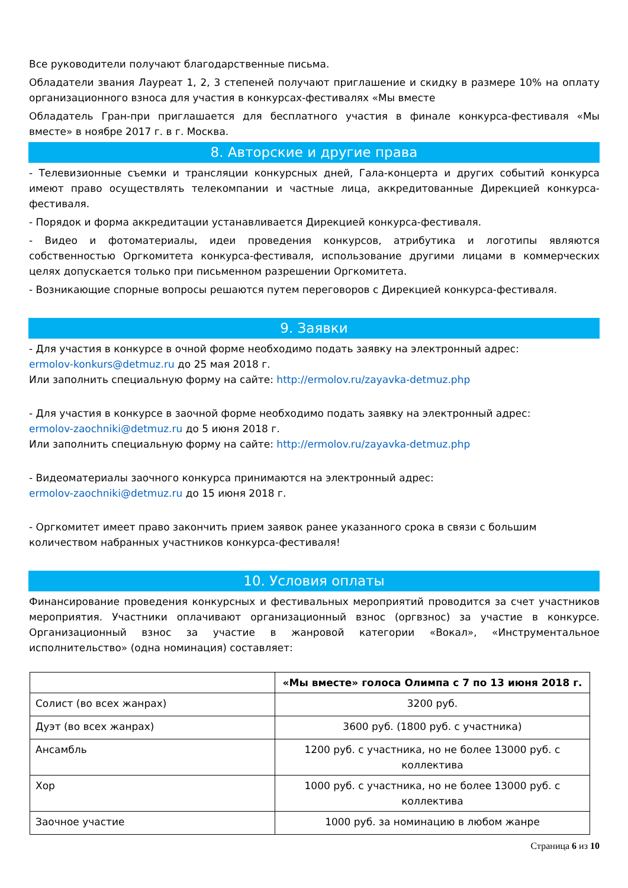Все руководители получают благодарственные письма.
Обладатели звания Лауреат 1, 2, 3 степеней получают приглашение и скидку в размере 10% на оплату организационного взноса для участия в конкурсах-фестивалях «Мы вместе
Обладатель Гран-при приглашается для бесплатного участия в финале конкурса-фестиваля «Мы вместе» в ноябре 2017 г. в г. Москва.
8. Авторские и другие права
- Телевизионные съемки и трансляции конкурсных дней, Гала-концерта и других событий конкурса имеют право осуществлять телекомпании и частные лица, аккредитованные Дирекцией конкурса-фестиваля.
- Порядок и форма аккредитации устанавливается Дирекцией конкурса-фестиваля.
- Видео и фотоматериалы, идеи проведения конкурсов, атрибутика и логотипы являются собственностью Оргкомитета конкурса-фестиваля, использование другими лицами в коммерческих целях допускается только при письменном разрешении Оргкомитета.
- Возникающие спорные вопросы решаются путем переговоров с Дирекцией конкурса-фестиваля.
9. Заявки
- Для участия в конкурсе в очной форме необходимо подать заявку на электронный адрес:
ermolov-konkurs@detmuz.ru до 25 мая 2018 г.
Или заполнить специальную форму на сайте: http://ermolov.ru/zayavka-detmuz.php
- Для участия в конкурсе в заочной форме необходимо подать заявку на электронный адрес:
ermolov-zaochniki@detmuz.ru до 5 июня 2018 г.
Или заполнить специальную форму на сайте: http://ermolov.ru/zayavka-detmuz.php
- Видеоматериалы заочного конкурса принимаются на электронный адрес:
ermolov-zaochniki@detmuz.ru до 15 июня 2018 г.
- Оргкомитет имеет право закончить прием заявок ранее указанного срока в связи с большим количеством набранных участников конкурса-фестиваля!
10. Условия оплаты
Финансирование проведения конкурсных и фестивальных мероприятий проводится за счет участников мероприятия. Участники оплачивают организационный взнос (оргвзнос) за участие в конкурсе. Организационный взнос за участие в жанровой категории «Вокал», «Инструментальное исполнительство» (одна номинация) составляет:
| | «Мы вместе» голоса Олимпа с 7 по 13 июня 2018 г. |
| --- | --- |
| Солист (во всех жанрах) | 3200 руб. |
| Дуэт (во всех жанрах) | 3600 руб. (1800 руб. с участника) |
| Ансамбль | 1200 руб. с участника, но не более 13000 руб. с коллектива |
| Хор | 1000 руб. с участника, но не более 13000 руб. с коллектива |
| Заочное участие | 1000 руб. за номинацию в любом жанре |
Страница 6 из 10